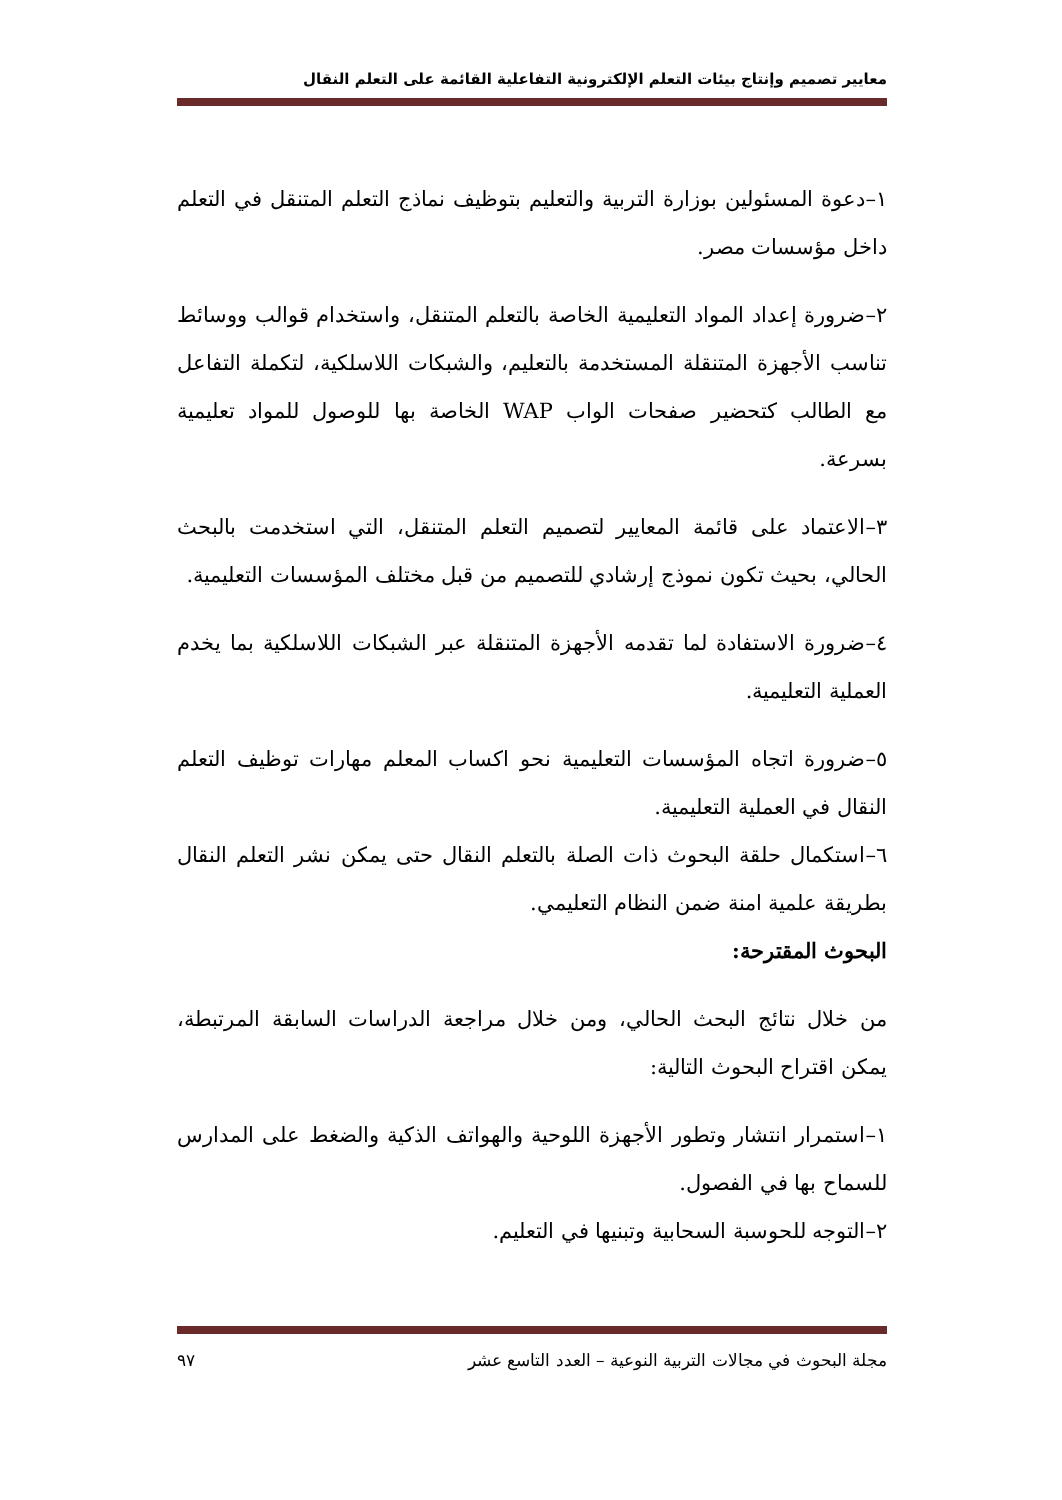معايير تصميم وإنتاج بيئات التعلم الإلكترونية التفاعلية القائمة على التعلم النقال
١–دعوة المسئولين بوزارة التربية والتعليم بتوظيف نماذج التعلم المتنقل في التعلم داخل مؤسسات مصر.
٢–ضرورة إعداد المواد التعليمية الخاصة بالتعلم المتنقل، واستخدام قوالب ووسائط تناسب الأجهزة المتنقلة المستخدمة بالتعليم، والشبكات اللاسلكية، لتكملة التفاعل مع الطالب كتحضير صفحات الواب WAP الخاصة بها للوصول للمواد تعليمية بسرعة.
٣–الاعتماد على قائمة المعايير لتصميم التعلم المتنقل، التي استخدمت بالبحث الحالي، بحيث تكون نموذج إرشادي للتصميم من قبل مختلف المؤسسات التعليمية.
٤–ضرورة الاستفادة لما تقدمه الأجهزة المتنقلة عبر الشبكات اللاسلكية بما يخدم العملية التعليمية.
٥–ضرورة اتجاه المؤسسات التعليمية نحو اكساب المعلم مهارات توظيف التعلم النقال في العملية التعليمية.
٦–استكمال حلقة البحوث ذات الصلة بالتعلم النقال حتى يمكن نشر التعلم النقال بطريقة علمية امنة ضمن النظام التعليمي.
البحوث المقترحة:
من خلال نتائج البحث الحالي، ومن خلال مراجعة الدراسات السابقة المرتبطة، يمكن اقتراح البحوث التالية:
١–استمرار انتشار وتطور الأجهزة اللوحية والهواتف الذكية والضغط على المدارس للسماح بها في الفصول.
٢–التوجه للحوسبة السحابية وتبنيها في التعليم.
مجلة البحوث في مجالات التربية النوعية – العدد التاسع عشر ٩٧